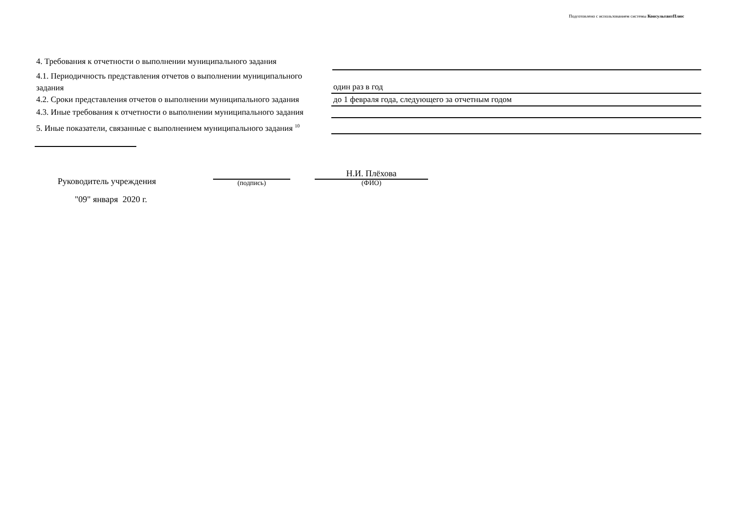Подготовлено с использованием системы КонсультантПлюс
4. Требования к отчетности о выполнении муниципального задания
4.1. Периодичность представления отчетов о выполнении муниципального задания
один раз в год
4.2. Сроки представления отчетов о выполнении муниципального задания
до 1 февраля года, следующего за отчетным годом
4.3. Иные требования к отчетности о выполнении муниципального задания
5. Иные показатели, связанные с выполнением муниципального задания <sup>10</sup>
Руководитель учреждения
(подпись)
Н.И. Плёхова
(ФИО)
"09" января 2020 г.